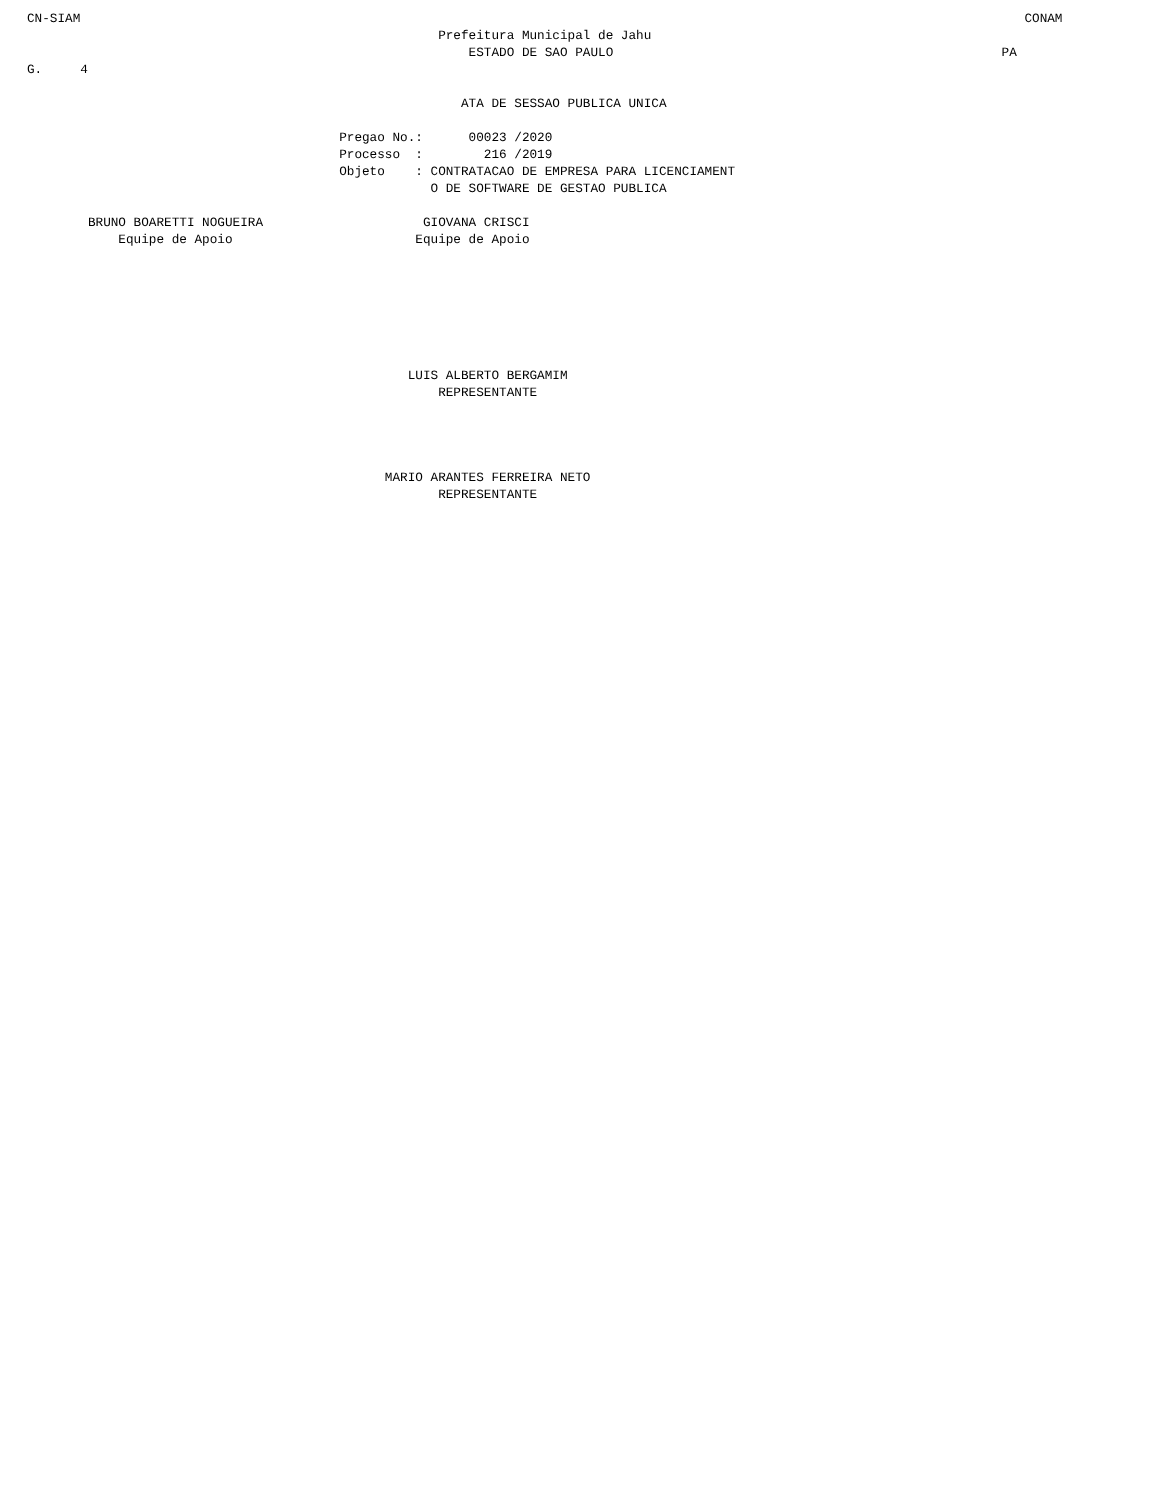CN-SIAM                                                                                                                            CONAM
                                                      Prefeitura Municipal de Jahu
                                                          ESTADO DE SAO PAULO                                                   PA
G.     4

                                                         ATA DE SESSAO PUBLICA UNICA

                                         Pregao No.:      00023 /2020
                                         Processo  :        216 /2019
                                         Objeto    : CONTRATACAO DE EMPRESA PARA LICENCIAMENT
                                                     O DE SOFTWARE DE GESTAO PUBLICA

        BRUNO BOARETTI NOGUEIRA                     GIOVANA CRISCI
            Equipe de Apoio                        Equipe de Apoio







                                                  LUIS ALBERTO BERGAMIM
                                                      REPRESENTANTE




                                               MARIO ARANTES FERREIRA NETO
                                                      REPRESENTANTE